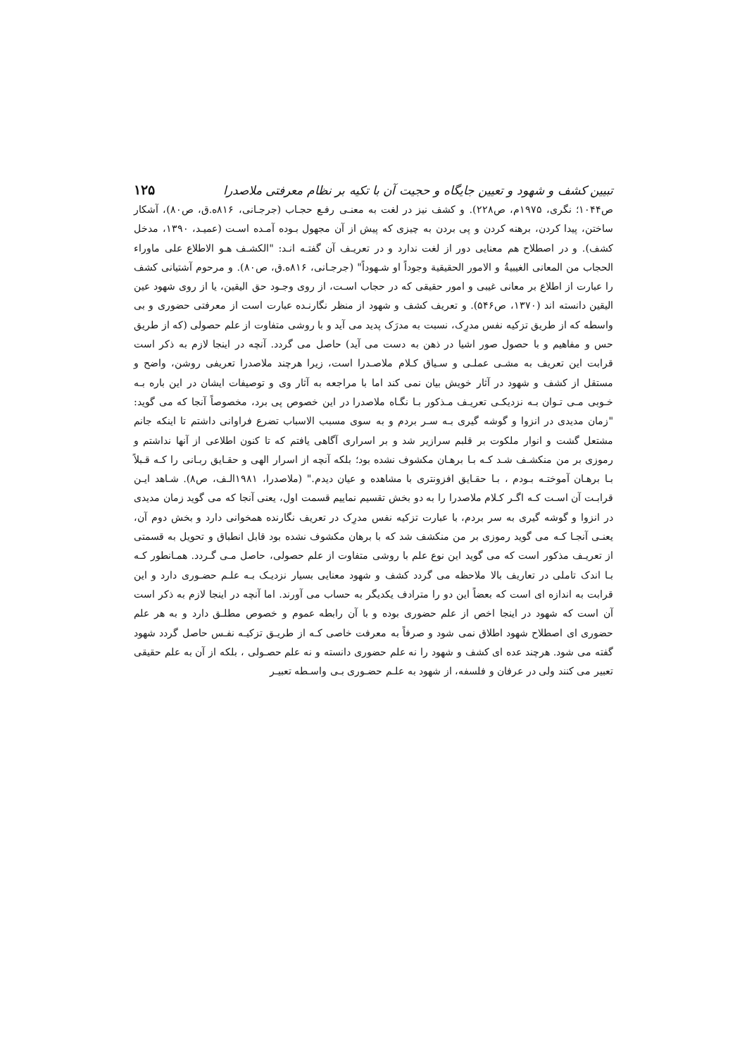تبیین کشف و شهود و تعیین جایگاه و حجیت آن با تکیه بر نظام معرفتی ملاصدرا ۱۲۵
ص۱۰۴۴؛ نگری، ۱۹۷۵م، ص۲۲۸). و کشف نیز در لغت به معنـی رفـع حجـاب (جرجـانی، ۸۱۶ه.ق، ص۸۰)، آشکار ساختن، پیدا کردن، برهنه کردن و پی بردن به چیزی که پیش از آن مجهول بـوده آمـده اسـت (عمیـد، ۱۳۹۰، مدخل کشف). و در اصطلاح هم معنایی دور از لغت ندارد و در تعریـف آن گفتـه انـد: "الکشـف هـو الاطلاع علی ماوراء الحجاب من المعانی الغیبیةُ و الامور الحقیقیة وجوداً او شـهوداً" (جرجـانی، ۸۱۶ه.ق، ص۸۰). و مرحوم آشتیانی کشف را عبارت از اطلاع بر معانی غیبی و امور حقیقی که در حجاب اسـت، از روی وجـود حق الیقین، یا از روی شهود عین الیقین دانسته اند (۱۳۷۰، ص۵۴۶). و تعریف کشف و شهود از منظر نگارنـده عبارت است از معرفتی حضوری و بی واسطه که از طریق تزکیه نفس مدرِک، نسبت به مدرَک پدید می آید و با روشی متفاوت از علم حصولی (که از طریق حس و مفاهیم و با حصول صور اشیا در ذهن به دست می آید) حاصل می گردد. آنچه در اینجا لازم به ذکر است قرابت این تعریف به مشـی عملـی و سـیاق کـلام ملاصـدرا است، زیرا هرچند ملاصدرا تعریفی روشن، واضح و مستقل از کشف و شهود در آثار خویش بیان نمی کند اما با مراجعه به آثار وی و توصیفات ایشان در این باره بـه خـوبی مـی تـوان بـه نزدیکـی تعریـف مـذکور بـا نگـاه ملاصدرا در این خصوص پی برد، مخصوصاً آنجا که می گوید: "زمان مدیدی در انزوا و گوشه گیری بـه سـر بردم و به سوی مسبب الاسباب تضرع فراوانی داشتم تا اینکه جانم مشتعل گشت و انوار ملکوت بر قلبم سرازیر شد و بر اسراری آگاهی یافتم که تا کنون اطلاعی از آنها نداشتم و رموزی بر من منکشـف شـد کـه بـا برهـان مکشوف نشده بود؛ بلکه آنچه از اسرار الهی و حقـایق ربـانی را کـه قـبلاً بـا برهـان آموختـه بـودم ، بـا حقـایق افزونتری با مشاهده و عیان دیدم." (ملاصدرا، ۱۹۸۱الـف، ص۸). شـاهد ایـن قرابـت آن اسـت کـه اگـر کـلام ملاصدرا را به دو بخش تقسیم نماییم قسمت اول، یعنی آنجا که می گوید زمان مدیدی در انزوا و گوشه گیری به سر بردم، با عبارت تزکیه نفس مدرِک در تعریف نگارنده همخوانی دارد و بخش دوم آن، یعنـی آنجـا کـه می گوید رموزی بر من منکشف شد که با برهان مکشوف نشده بود قابل انطباق و تحویل به قسمتی از تعریـف مذکور است که می گوید این نوع علم با روشی متفاوت از علم حصولی، حاصل مـی گـردد. همـانطور کـه بـا اندک تاملی در تعاریف بالا ملاحظه می گردد کشف و شهود معنایی بسیار نزدیـک بـه علـم حضـوری دارد و این قرابت به اندازه ای است که بعضاً این دو را مترادف یکدیگر به حساب می آورند. اما آنچه در اینجا لازم به ذکر است آن است که شهود در اینجا اخص از علم حضوری بوده و با آن رابطه عموم و خصوص مطلـق دارد و به هر علم حضوری ای اصطلاح شهود اطلاق نمی شود و صرفاً به معرفت خاصی کـه از طریـق تزکیـه نفـس حاصل گردد شهود گفته می شود. هرچند عده ای کشف و شهود را نه علم حضوری دانسته و نه علم حصـولی ، بلکه از آن به علم حقیقی تعبیر می کنند ولی در عرفان و فلسفه، از شهود به علـم حضـوری بـی واسـطه تعبیـر